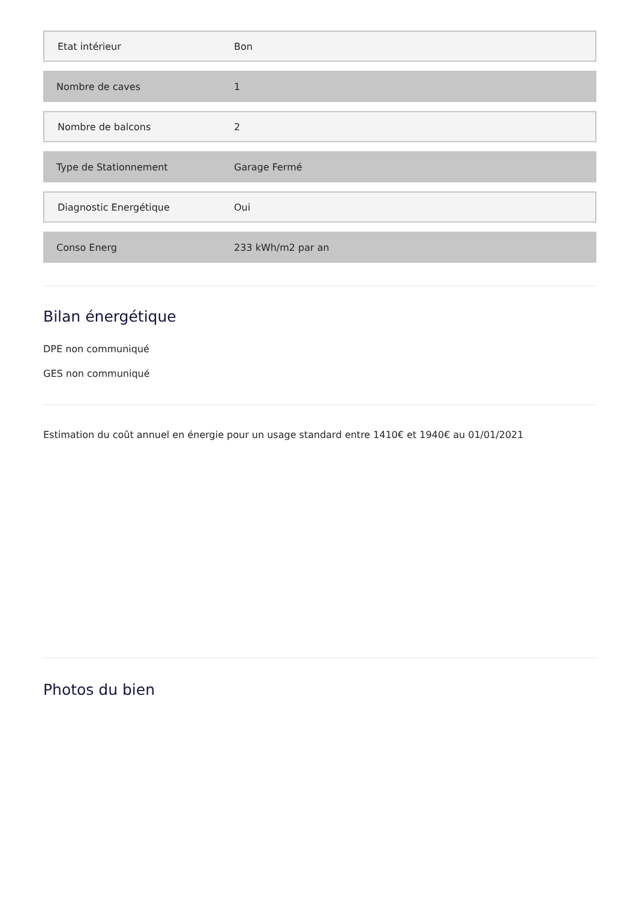| Etat intérieur | Bon |
| Nombre de caves | 1 |
| Nombre de balcons | 2 |
| Type de Stationnement | Garage Fermé |
| Diagnostic Energétique | Oui |
| Conso Energ | 233 kWh/m2 par an |
Bilan énergétique
DPE non communiqué
GES non communiqué
Estimation du coût annuel en énergie pour un usage standard entre 1410€ et 1940€ au 01/01/2021
Photos du bien